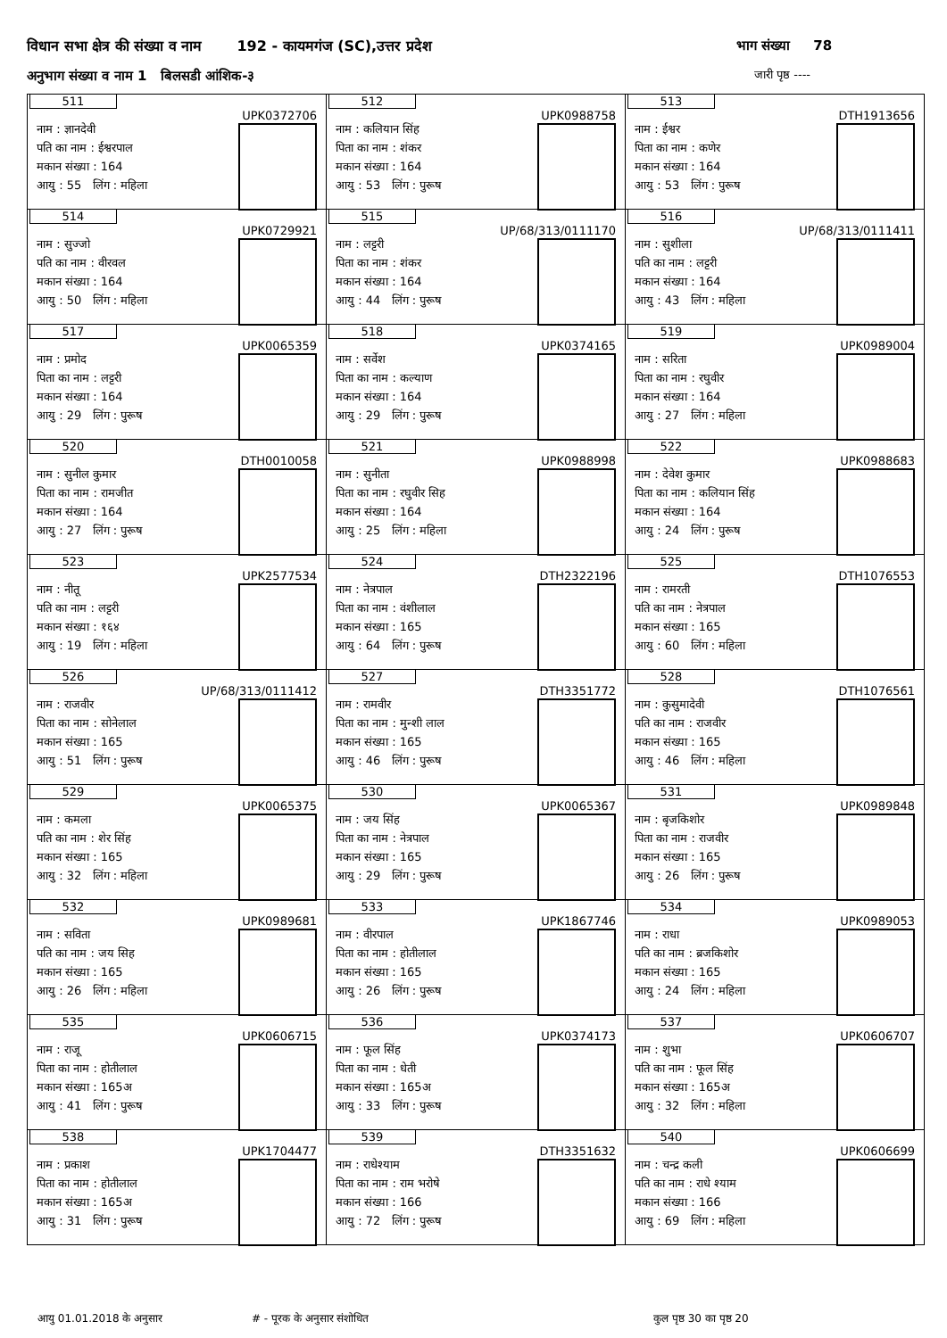विधान सभा क्षेत्र की संख्या व नाम 192 - कायमगंज (SC),उत्तर प्रदेश
भाग संख्या 78
अनुभाग संख्या व नाम 1 बिलसडी आंशिक-३
जारी पृष्ठ ----
| 511 UPK0372706 नाम : ज्ञानदेवी पति का नाम : ईश्वरपाल मकान संख्या : 164 आयु : 55 लिंग : महिला | 512 UPK0988758 नाम : कलियान सिंह पिता का नाम : शंकर मकान संख्या : 164 आयु : 53 लिंग : पुरूष | 513 DTH1913656 नाम : ईश्वर पिता का नाम : कणेर मकान संख्या : 164 आयु : 53 लिंग : पुरूष |
| 514 UPK0729921 नाम : सुज्जो पति का नाम : वीरवल मकान संख्या : 164 आयु : 50 लिंग : महिला | 515 UP/68/313/0111170 नाम : लट्टरी पिता का नाम : शंकर मकान संख्या : 164 आयु : 44 लिंग : पुरूष | 516 UP/68/313/0111411 नाम : सुशीला पति का नाम : लट्टरी मकान संख्या : 164 आयु : 43 लिंग : महिला |
| 517 UPK0065359 नाम : प्रमोद पिता का नाम : लट्टरी मकान संख्या : 164 आयु : 29 लिंग : पुरूष | 518 UPK0374165 नाम : सर्वेश पिता का नाम : कल्याण मकान संख्या : 164 आयु : 29 लिंग : पुरूष | 519 UPK0989004 नाम : सरिता पिता का नाम : रघुवीर मकान संख्या : 164 आयु : 27 लिंग : महिला |
| 520 DTH0010058 नाम : सुनील कुमार पिता का नाम : रामजीत मकान संख्या : 164 आयु : 27 लिंग : पुरूष | 521 UPK0988998 नाम : सुनीता पिता का नाम : रघुवीर सिह मकान संख्या : 164 आयु : 25 लिंग : महिला | 522 UPK0988683 नाम : देवेश कुमार पिता का नाम : कलियान सिंह मकान संख्या : 164 आयु : 24 लिंग : पुरूष |
| 523 UPK2577534 नाम : नीतू पति का नाम : लट्टरी मकान संख्या : १६४ आयु : 19 लिंग : महिला | 524 DTH2322196 नाम : नेत्रपाल पिता का नाम : वंशीलाल मकान संख्या : 165 आयु : 64 लिंग : पुरूष | 525 DTH1076553 नाम : रामरती पति का नाम : नेत्रपाल मकान संख्या : 165 आयु : 60 लिंग : महिला |
| 526 UP/68/313/0111412 नाम : राजवीर पिता का नाम : सोनेलाल मकान संख्या : 165 आयु : 51 लिंग : पुरूष | 527 DTH3351772 नाम : रामवीर पिता का नाम : मुन्शी लाल मकान संख्या : 165 आयु : 46 लिंग : पुरूष | 528 DTH1076561 नाम : कुसुमादेवी पति का नाम : राजवीर मकान संख्या : 165 आयु : 46 लिंग : महिला |
| 529 UPK0065375 नाम : कमला पति का नाम : शेर सिंह मकान संख्या : 165 आयु : 32 लिंग : महिला | 530 UPK0065367 नाम : जय सिंह पिता का नाम : नेत्रपाल मकान संख्या : 165 आयु : 29 लिंग : पुरूष | 531 UPK0989848 नाम : बृजकिशोर पिता का नाम : राजवीर मकान संख्या : 165 आयु : 26 लिंग : पुरूष |
| 532 UPK0989681 नाम : सविता पति का नाम : जय सिह मकान संख्या : 165 आयु : 26 लिंग : महिला | 533 UPK1867746 नाम : वीरपाल पिता का नाम : होतीलाल मकान संख्या : 165 आयु : 26 लिंग : पुरूष | 534 UPK0989053 नाम : राधा पति का नाम : ब्रजकिशोर मकान संख्या : 165 आयु : 24 लिंग : महिला |
| 535 UPK0606715 नाम : राजू पिता का नाम : होतीलाल मकान संख्या : 165अ आयु : 41 लिंग : पुरूष | 536 UPK0374173 नाम : फूल सिंह पिता का नाम : धेती मकान संख्या : 165अ आयु : 33 लिंग : पुरूष | 537 UPK0606707 नाम : शुभा पति का नाम : फूल सिंह मकान संख्या : 165अ आयु : 32 लिंग : महिला |
| 538 UPK1704477 नाम : प्रकाश पिता का नाम : होतीलाल मकान संख्या : 165अ आयु : 31 लिंग : पुरूष | 539 DTH3351632 नाम : राधेश्याम पिता का नाम : राम भरोषे मकान संख्या : 166 आयु : 72 लिंग : पुरूष | 540 UPK0606699 नाम : चन्द्र कली पति का नाम : राधे श्याम मकान संख्या : 166 आयु : 69 लिंग : महिला |
आयु 01.01.2018 के अनुसार # - पूरक के अनुसार संशोधित कुल पृष्ठ 30 का पृष्ठ 20